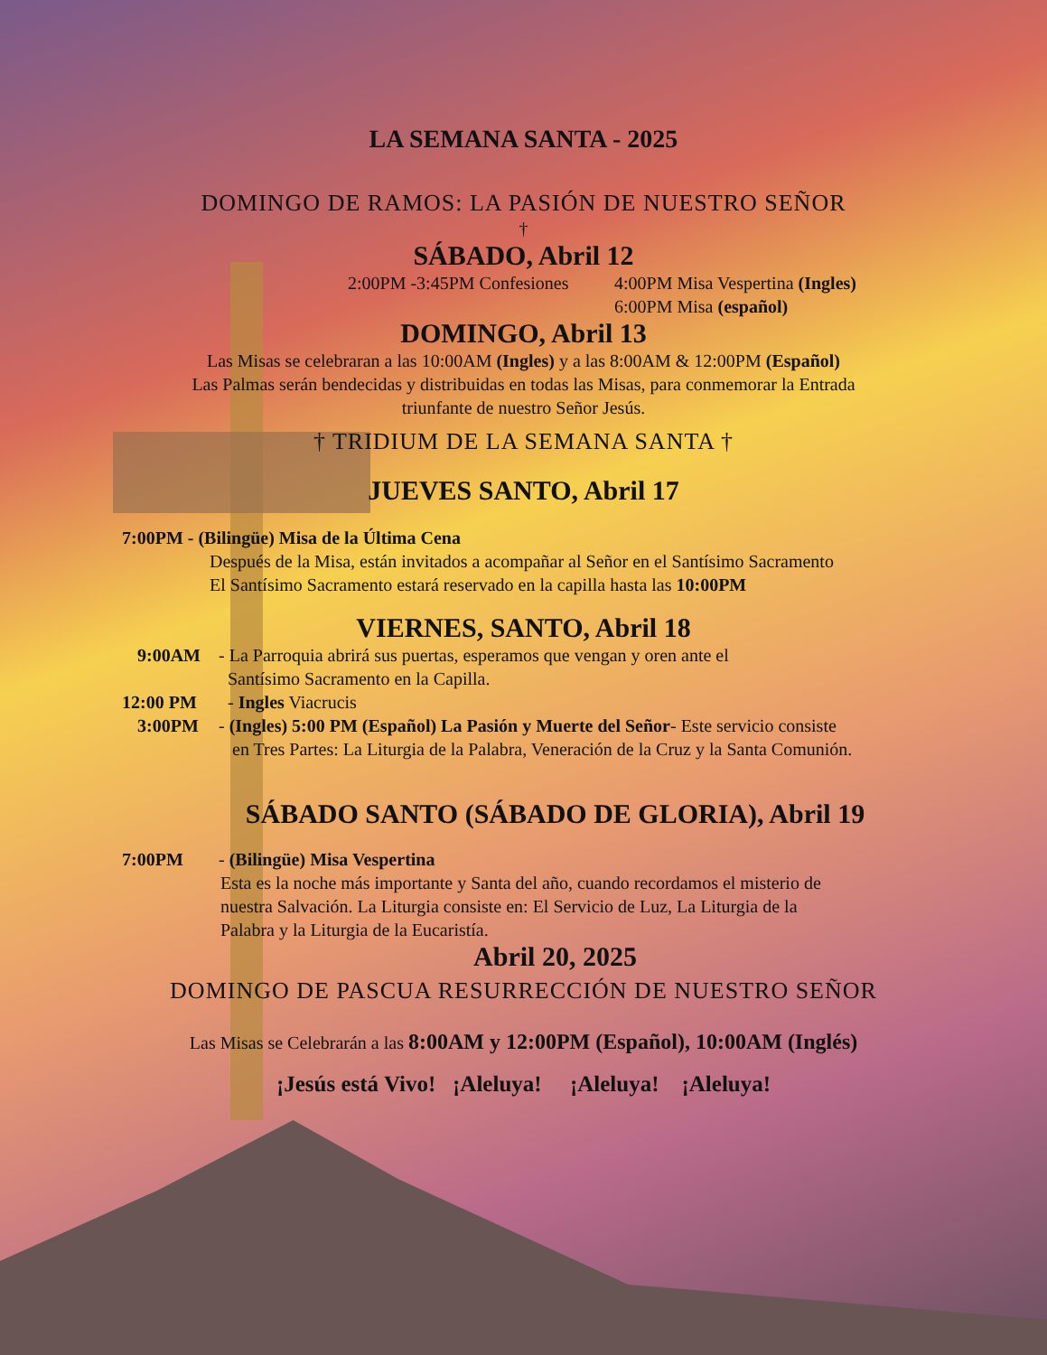LA SEMANA SANTA - 2025
DOMINGO DE RAMOS: LA PASIÓN DE NUESTRO SEÑOR
†
SÁBADO, Abril 12
2:00PM -3:45PM Confesiones 4:00PM Misa Vespertina (Ingles)
6:00PM Misa (español)
DOMINGO, Abril 13
Las Misas se celebraran a las 10:00AM (Ingles) y a las 8:00AM & 12:00PM (Español)
Las Palmas serán bendecidas y distribuidas en todas las Misas, para conmemorar la Entrada
triunfante de nuestro Señor Jesús.
† TRIDIUM DE LA SEMANA SANTA †
JUEVES SANTO, Abril 17
7:00PM - (Bilingüe) Misa de la Última Cena
Después de la Misa, están invitados a acompañar al Señor en el Santísimo Sacramento
El Santísimo Sacramento estará reservado en la capilla hasta las 10:00PM
VIERNES, SANTO, Abril 18
9:00AM - La Parroquia abrirá sus puertas, esperamos que vengan y oren ante el
Santísimo Sacramento en la Capilla.
12:00 PM - Ingles Viacrucis
3:00PM - (Ingles) 5:00 PM (Español) La Pasión y Muerte del Señor- Este servicio consiste
en Tres Partes: La Liturgia de la Palabra, Veneración de la Cruz y la Santa Comunión.
SÁBADO SANTO (SÁBADO DE GLORIA), Abril 19
7:00PM - (Bilingüe) Misa Vespertina
Esta es la noche más importante y Santa del año, cuando recordamos el misterio de
nuestra Salvación. La Liturgia consiste en: El Servicio de Luz, La Liturgia de la
Palabra y la Liturgia de la Eucaristía.
Abril 20, 2025
DOMINGO DE PASCUA RESURRECCIÓN DE NUESTRO SEÑOR
Las Misas se Celebrarán a las 8:00AM y 12:00PM (Español), 10:00AM (Inglés)
¡Jesús está Vivo! ¡Aleluya! ¡Aleluya! ¡Aleluya!